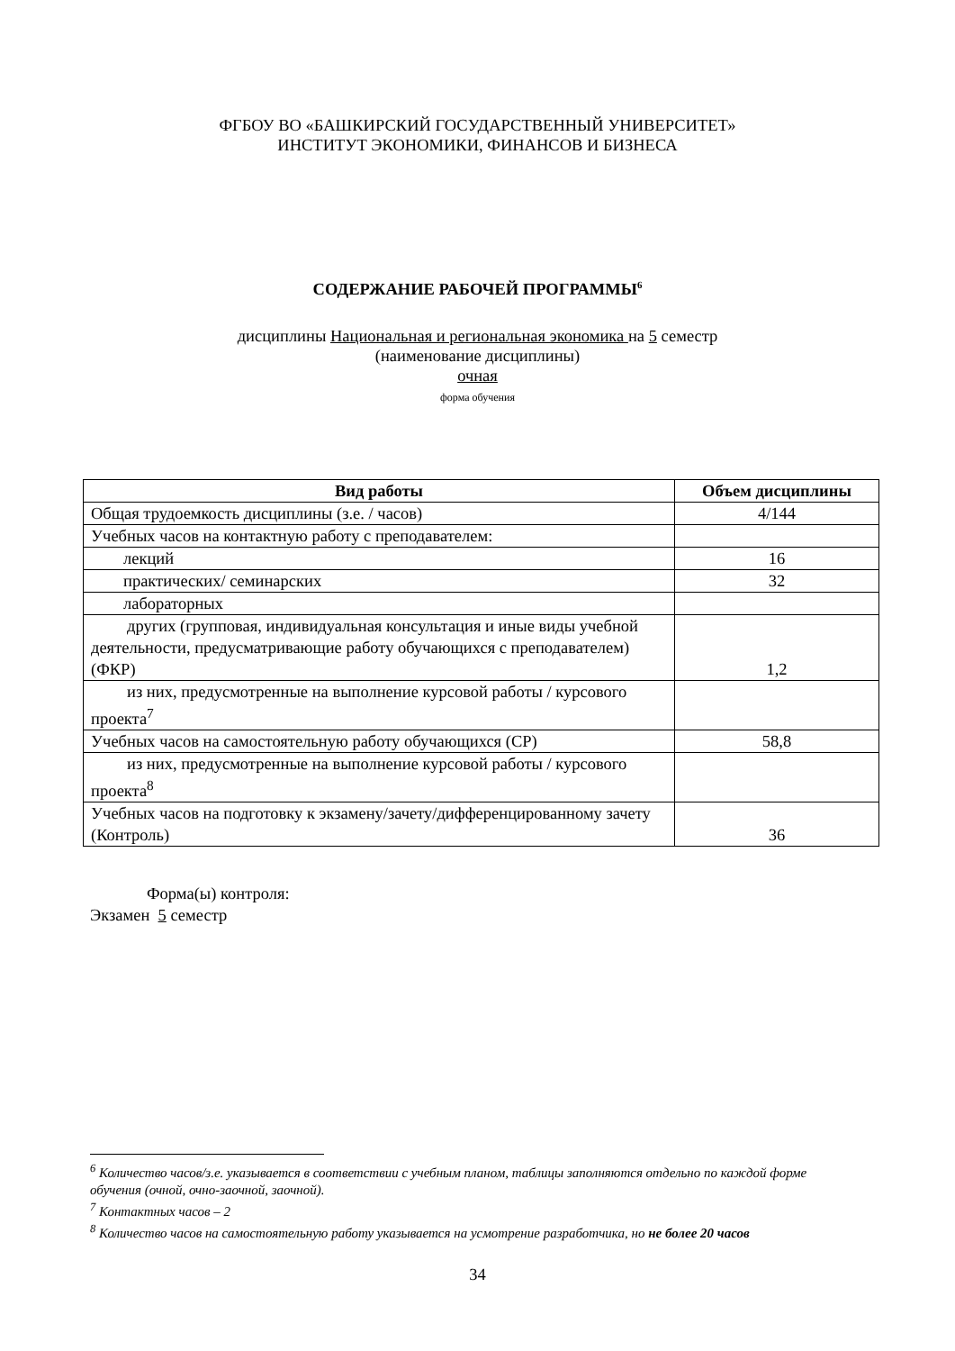ФГБОУ ВО «БАШКИРСКИЙ ГОСУДАРСТВЕННЫЙ УНИВЕРСИТЕТ»
ИНСТИТУТ ЭКОНОМИКИ, ФИНАНСОВ И БИЗНЕСА
СОДЕРЖАНИЕ РАБОЧЕЙ ПРОГРАММЫ<sup>6</sup>
дисциплины Национальная и региональная экономика на 5 семестр
(наименование дисциплины)
очная
форма обучения
| Вид работы | Объем дисциплины |
| --- | --- |
| Общая трудоемкость дисциплины (з.е. / часов) | 4/144 |
| Учебных часов на контактную работу с преподавателем: | |
| лекций | 16 |
| практических/ семинарских | 32 |
| лабораторных | |
| других (групповая, индивидуальная консультация и иные виды учебной деятельности, предусматривающие работу обучающихся с преподавателем) (ФКР) | 1,2 |
| из них, предусмотренные на выполнение курсовой работы / курсового проекта<sup>7</sup> | |
| Учебных часов на самостоятельную работу обучающихся (СР) | 58,8 |
| из них, предусмотренные на выполнение курсовой работы / курсового проекта<sup>8</sup> | |
| Учебных часов на подготовку к экзамену/зачету/дифференцированному зачету (Контроль) | 36 |
Форма(ы) контроля:
Экзамен 5 семестр
<sup>6</sup> Количество часов/з.е. указывается в соответствии с учебным планом, таблицы заполняются отдельно по каждой форме обучения (очной, очно-заочной, заочной).
<sup>7</sup> Контактных часов – 2
<sup>8</sup> Количество часов на самостоятельную работу указывается на усмотрение разработчика, но не более 20 часов
34